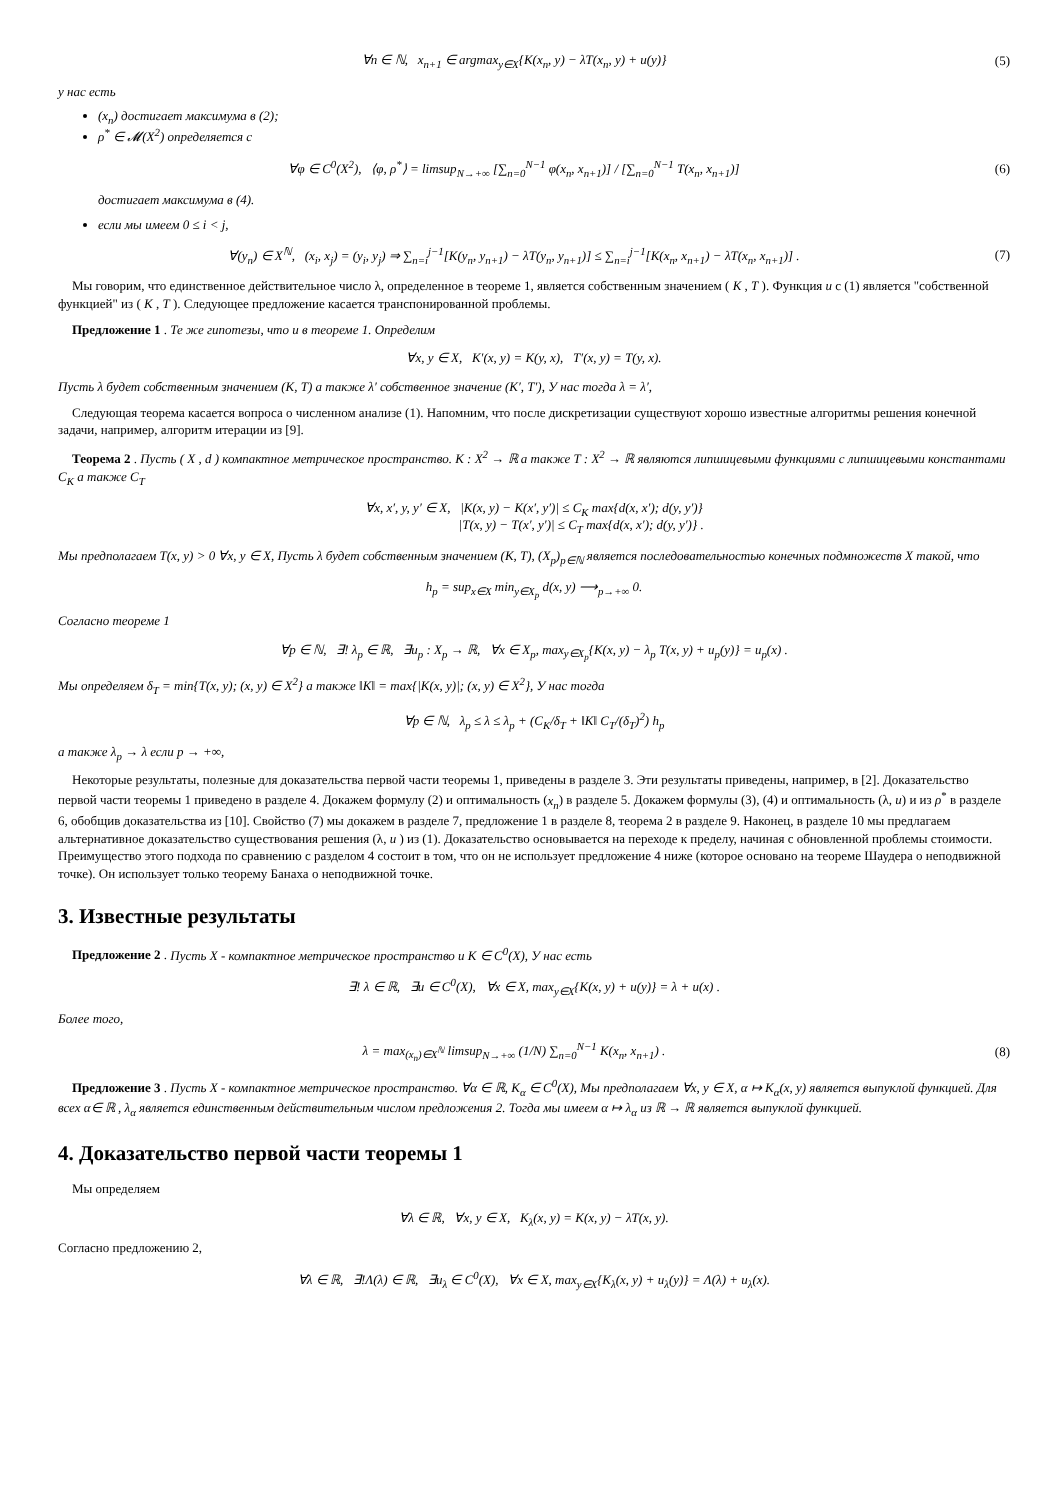∀n ∈ ℕ, x<sub>n+1</sub> ∈ argmax<sub>y∈X</sub>{K(x<sub>n</sub>, y) − λT(x<sub>n</sub>, y) + u(y)}
(5)
у нас есть
(x<sub>n</sub>) достигает максимума в (2);
ρ<sup>*</sup> ∈ 𝓜(X<sup>2</sup>) определяется с
∀φ ∈ C<sup>0</sup>(X<sup>2</sup>), ⟨φ, ρ<sup>*</sup>⟩ = limsup<sub>N→+∞</sub> [∑<sub>n=0</sub><sup>N−1</sup> φ(x<sub>n</sub>, x<sub>n+1</sub>)] / [∑<sub>n=0</sub><sup>N−1</sup> T(x<sub>n</sub>, x<sub>n+1</sub>)]
(6)
достигает максимума в (4).
если мы имеем 0 ≤ i < j,
∀(y<sub>n</sub>) ∈ X<sup>ℕ</sup>, (x<sub>i</sub>, x<sub>j</sub>) = (y<sub>i</sub>, y<sub>j</sub>) ⇒ ∑<sub>n=i</sub><sup>j−1</sup>[K(y<sub>n</sub>, y<sub>n+1</sub>) − λT(y<sub>n</sub>, y<sub>n+1</sub>)] ≤ ∑<sub>n=i</sub><sup>j−1</sup>[K(x<sub>n</sub>, x<sub>n+1</sub>) − λT(x<sub>n</sub>, x<sub>n+1</sub>)] .
(7)
Мы говорим, что единственное действительное число λ, определенное в теореме 1, является собственным значением ( K , T ). Функция u с (1) является "собственной функцией" из ( K , T ). Следующее предложение касается транспонированной проблемы.
Предложение 1 . Те же гипотезы, что и в теореме 1. Определим
∀x, y ∈ X, K′(x, y) = K(y, x), T′(x, y) = T(y, x).
Пусть λ будет собственным значением (K, T) а также λ′ собственное значение (K′, T′), У нас тогда λ = λ′,
Следующая теорема касается вопроса о численном анализе (1). Напомним, что после дискретизации существуют хорошо известные алгоритмы решения конечной задачи, например, алгоритм итерации из [9].
Теорема 2 . Пусть ( X , d ) компактное метрическое пространство. K : X<sup>2</sup> → ℝ а также T : X<sup>2</sup> → ℝ являются липшицевыми функциями с липшицевыми константами C<sub>K</sub> а также C<sub>T</sub>
∀x, x′, y, y′ ∈ X, |K(x, y) − K(x′, y′)| ≤ C<sub>K</sub> max{d(x, x′); d(y, y′)}
|T(x, y) − T(x′, y′)| ≤ C<sub>T</sub> max{d(x, x′); d(y, y′)} .
Мы предполагаем T(x, y) > 0 ∀x, y ∈ X, Пусть λ будет собственным значением (K, T), (X<sub>p</sub>)<sub>p∈ℕ</sub> является последовательностью конечных подмножеств X такой, что
h<sub>p</sub> = sup<sub>x∈X</sub> min<sub>y∈X<sub>p</sub></sub> d(x, y) ⟶<sub>p→+∞</sub> 0.
Согласно теореме 1
∀p ∈ ℕ, ∃! λ<sub>p</sub> ∈ ℝ, ∃u<sub>p</sub> : X<sub>p</sub> → ℝ, ∀x ∈ X<sub>p</sub>, max<sub>y∈X<sub>p</sub></sub>{K(x, y) − λ<sub>p</sub> T(x, y) + u<sub>p</sub>(y)} = u<sub>p</sub>(x) .
Мы определяем δ<sub>T</sub> = min{T(x, y); (x, y) ∈ X<sup>2</sup>} а также ‖K‖ = max{|K(x, y)|; (x, y) ∈ X<sup>2</sup>}, У нас тогда
∀p ∈ ℕ, λ<sub>p</sub> ≤ λ ≤ λ<sub>p</sub> + (C<sub>K</sub>/δ<sub>T</sub> + ‖K‖ C<sub>T</sub>/(δ<sub>T</sub>)<sup>2</sup>) h<sub>p</sub>
а также λ<sub>p</sub> → λ если p → +∞,
Некоторые результаты, полезные для доказательства первой части теоремы 1, приведены в разделе 3. Эти результаты приведены, например, в [2]. Доказательство первой части теоремы 1 приведено в разделе 4. Докажем формулу (2) и оптимальность (x<sub>n</sub>) в разделе 5. Докажем формулы (3), (4) и оптимальность (λ, u) и из ρ<sup>*</sup> в разделе 6, обобщив доказательства из [10]. Свойство (7) мы докажем в разделе 7, предложение 1 в разделе 8, теорема 2 в разделе 9. Наконец, в разделе 10 мы предлагаем альтернативное доказательство существования решения (λ, u ) из (1). Доказательство основывается на переходе к пределу, начиная с обновленной проблемы стоимости. Преимущество этого подхода по сравнению с разделом 4 состоит в том, что он не использует предложение 4 ниже (которое основано на теореме Шаудера о неподвижной точке). Он использует только теорему Банаха о неподвижной точке.
3. Известные результаты
Предложение 2 . Пусть X - компактное метрическое пространство и K ∈ C<sup>0</sup>(X), У нас есть
∃! λ ∈ ℝ, ∃u ∈ C<sup>0</sup>(X), ∀x ∈ X, max<sub>y∈X</sub>{K(x, y) + u(y)} = λ + u(x) .
Более того,
λ = max<sub>(x<sub>n</sub>)∈X<sup>ℕ</sup></sub> limsup<sub>N→+∞</sub> (1/N) ∑<sub>n=0</sub><sup>N−1</sup> K(x<sub>n</sub>, x<sub>n+1</sub>) .
(8)
Предложение 3 . Пусть X - компактное метрическое пространство. ∀α ∈ ℝ, K<sub>α</sub> ∈ C<sup>0</sup>(X), Мы предполагаем ∀x, y ∈ X, α ↦ K<sub>α</sub>(x, y) является выпуклой функцией. Для всех α∈ ℝ , λ<sub>α</sub> является единственным действительным числом предложения 2. Тогда мы имеем α ↦ λ<sub>α</sub> из ℝ → ℝ является выпуклой функцией.
4. Доказательство первой части теоремы 1
Мы определяем
∀λ ∈ ℝ, ∀x, y ∈ X, K<sub>λ</sub>(x, y) = K(x, y) − λT(x, y).
Согласно предложению 2,
∀λ ∈ ℝ, ∃!Λ(λ) ∈ ℝ, ∃u<sub>λ</sub> ∈ C<sup>0</sup>(X), ∀x ∈ X, max<sub>y∈X</sub>{K<sub>λ</sub>(x, y) + u<sub>λ</sub>(y)} = Λ(λ) + u<sub>λ</sub>(x).